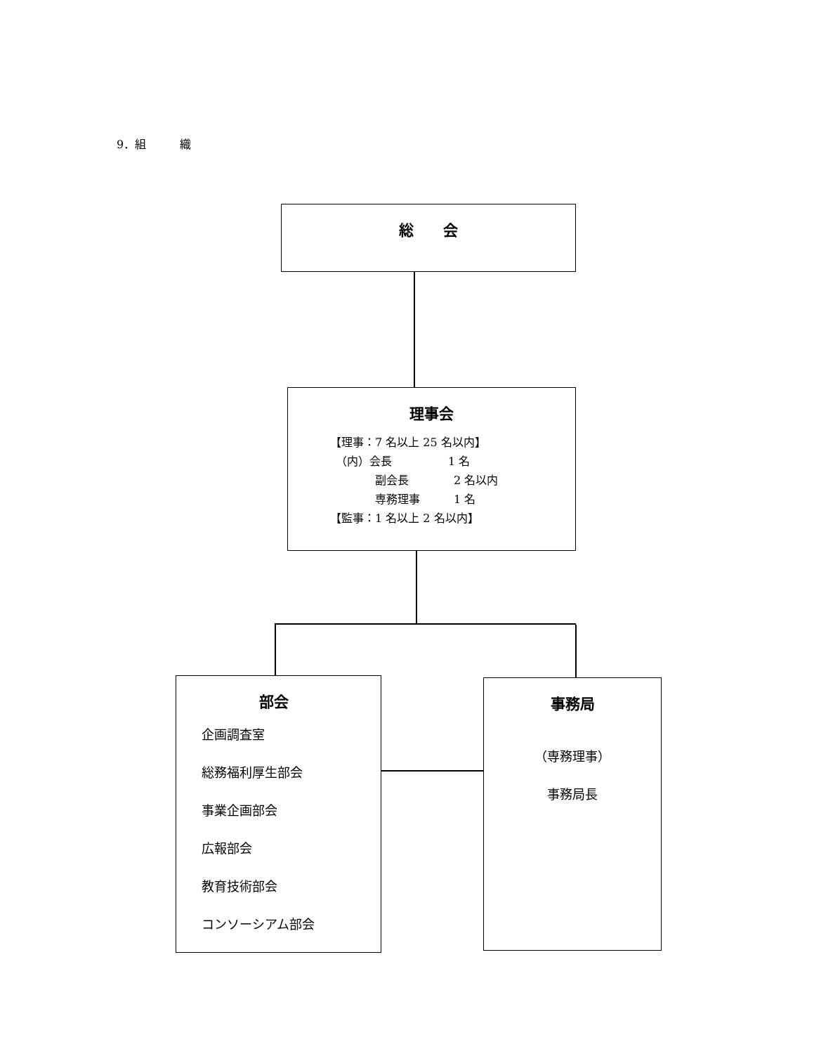9．組　　　織
総　　会
理事会
【理事：7 名以上 25 名以内】
　（内）会長　　　　　1 名
　　　　副会長　　　　2 名以内
　　　　専務理事　　　1 名
【監事：1 名以上 2 名以内】
部会
企画調査室
総務福利厚生部会
事業企画部会
広報部会
教育技術部会
コンソーシアム部会
事務局
（専務理事）
事務局長